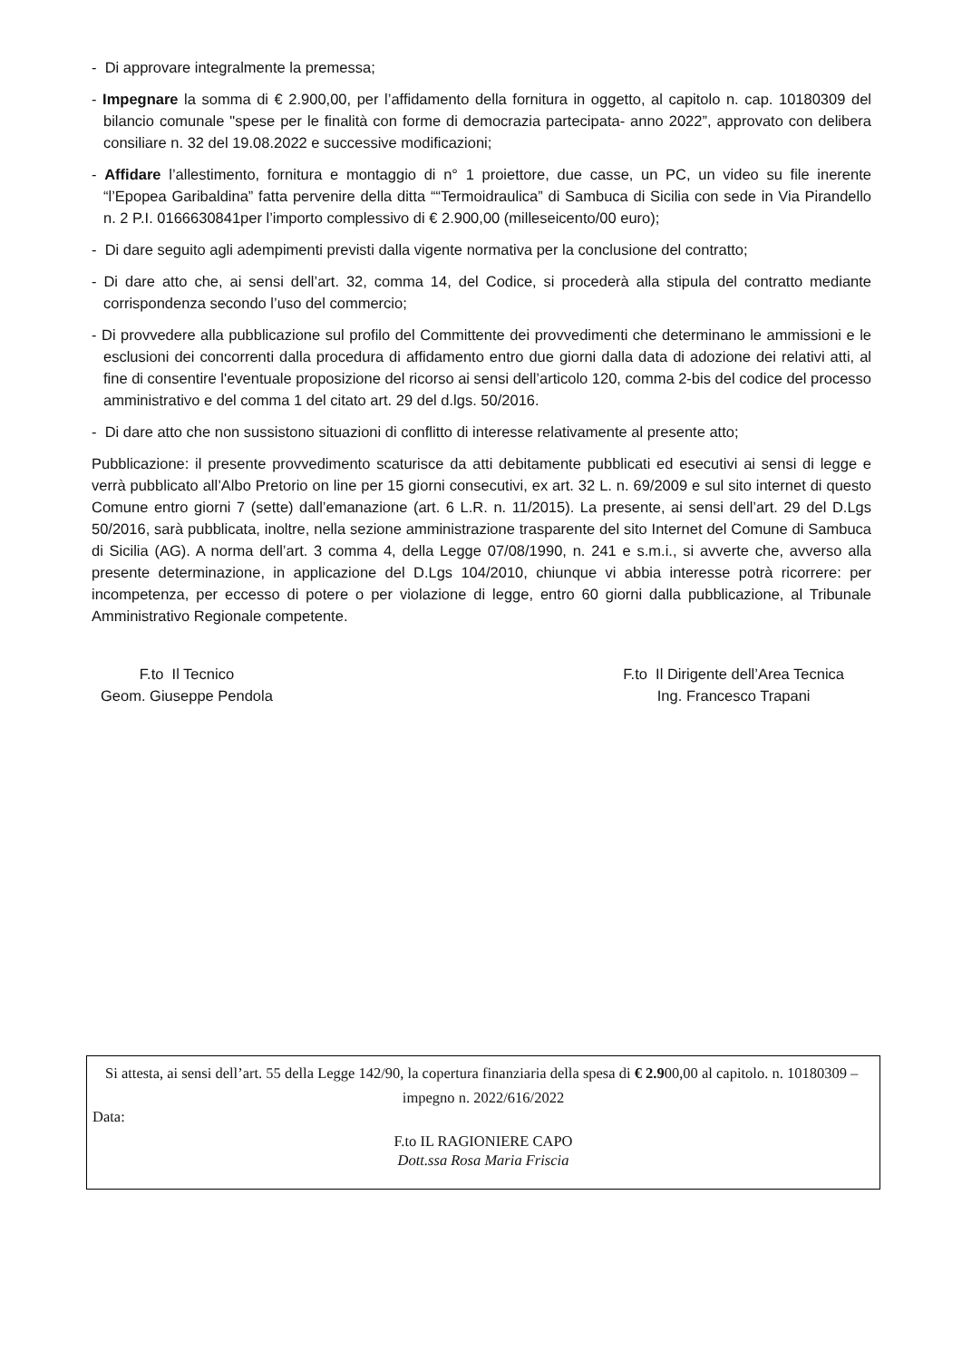- Di approvare integralmente la premessa;
- Impegnare la somma di € 2.900,00, per l’affidamento della fornitura in oggetto, al capitolo n. cap. 10180309 del bilancio comunale "spese per le finalità con forme di democrazia partecipata- anno 2022”, approvato con delibera consiliare n. 32 del 19.08.2022 e successive modificazioni;
- Affidare l’allestimento, fornitura e montaggio di n° 1 proiettore, due casse, un PC, un video su file inerente “l’Epopea Garibaldina” fatta pervenire della ditta ““Termoidraulica” di Sambuca di Sicilia con sede in Via Pirandello n. 2 P.I. 0166630841per l’importo complessivo di € 2.900,00 (milleseicento/00 euro);
- Di dare seguito agli adempimenti previsti dalla vigente normativa per la conclusione del contratto;
- Di dare atto che, ai sensi dell’art. 32, comma 14, del Codice, si procederà alla stipula del contratto mediante corrispondenza secondo l’uso del commercio;
- Di provvedere alla pubblicazione sul profilo del Committente dei provvedimenti che determinano le ammissioni e le esclusioni dei concorrenti dalla procedura di affidamento entro due giorni dalla data di adozione dei relativi atti, al fine di consentire l'eventuale proposizione del ricorso ai sensi dell’articolo 120, comma 2-bis del codice del processo amministrativo e del comma 1 del citato art. 29 del d.lgs. 50/2016.
- Di dare atto che non sussistono situazioni di conflitto di interesse relativamente al presente atto;
Pubblicazione: il presente provvedimento scaturisce da atti debitamente pubblicati ed esecutivi ai sensi di legge e verrà pubblicato all’Albo Pretorio on line per 15 giorni consecutivi, ex art. 32 L. n. 69/2009 e sul sito internet di questo Comune entro giorni 7 (sette) dall’emanazione (art. 6 L.R. n. 11/2015). La presente, ai sensi dell’art. 29 del D.Lgs 50/2016, sarà pubblicata, inoltre, nella sezione amministrazione trasparente del sito Internet del Comune di Sambuca di Sicilia (AG). A norma dell’art. 3 comma 4, della Legge 07/08/1990, n. 241 e s.m.i., si avverte che, avverso alla presente determinazione, in applicazione del D.Lgs 104/2010, chiunque vi abbia interesse potrà ricorrere: per incompetenza, per eccesso di potere o per violazione di legge, entro 60 giorni dalla pubblicazione, al Tribunale Amministrativo Regionale competente.
F.to Il Tecnico
Geom. Giuseppe Pendola
F.to Il Dirigente dell’Area Tecnica
Ing. Francesco Trapani
Si attesta, ai sensi dell’art. 55 della Legge 142/90, la copertura finanziaria della spesa di € 2.900,00 al capitolo. n. 10180309 –
impegno n. 2022/616/2022
Data:
F.to IL RAGIONIERE CAPO
Dott.ssa Rosa Maria Friscia